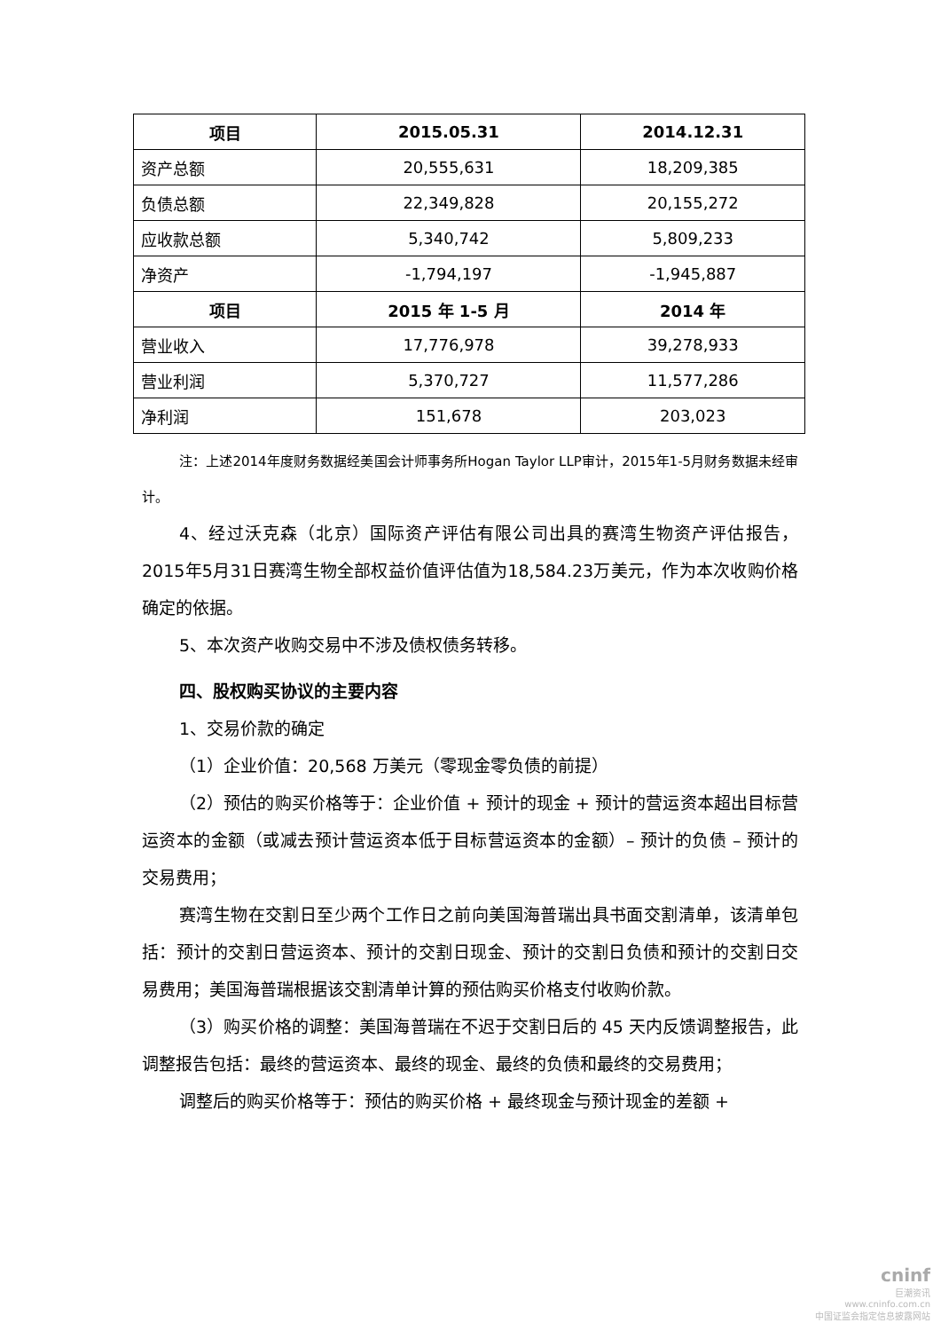| 项目 | 2015.05.31 | 2014.12.31 |
| --- | --- | --- |
| 资产总额 | 20,555,631 | 18,209,385 |
| 负债总额 | 22,349,828 | 20,155,272 |
| 应收款总额 | 5,340,742 | 5,809,233 |
| 净资产 | -1,794,197 | -1,945,887 |
| 项目 | 2015 年 1-5 月 | 2014 年 |
| 营业收入 | 17,776,978 | 39,278,933 |
| 营业利润 | 5,370,727 | 11,577,286 |
| 净利润 | 151,678 | 203,023 |
注：上述2014年度财务数据经美国会计师事务所Hogan Taylor LLP审计，2015年1-5月财务数据未经审计。
4、经过沃克森（北京）国际资产评估有限公司出具的赛湾生物资产评估报告，2015年5月31日赛湾生物全部权益价值评估值为18,584.23万美元，作为本次收购价格确定的依据。
5、本次资产收购交易中不涉及债权债务转移。
四、股权购买协议的主要内容
1、交易价款的确定
（1）企业价值：20,568 万美元（零现金零负债的前提）
（2）预估的购买价格等于：企业价值 + 预计的现金 + 预计的营运资本超出目标营运资本的金额（或减去预计营运资本低于目标营运资本的金额）– 预计的负债 – 预计的交易费用；
赛湾生物在交割日至少两个工作日之前向美国海普瑞出具书面交割清单，该清单包括：预计的交割日营运资本、预计的交割日现金、预计的交割日负债和预计的交割日交易费用；美国海普瑞根据该交割清单计算的预估购买价格支付收购价款。
（3）购买价格的调整：美国海普瑞在不迟于交割日后的 45 天内反馈调整报告，此调整报告包括：最终的营运资本、最终的现金、最终的负债和最终的交易费用；
调整后的购买价格等于：预估的购买价格 + 最终现金与预计现金的差额 +
cninf
巨潮资讯
www.cninfo.com.cn
中国证监会指定信息披露网站